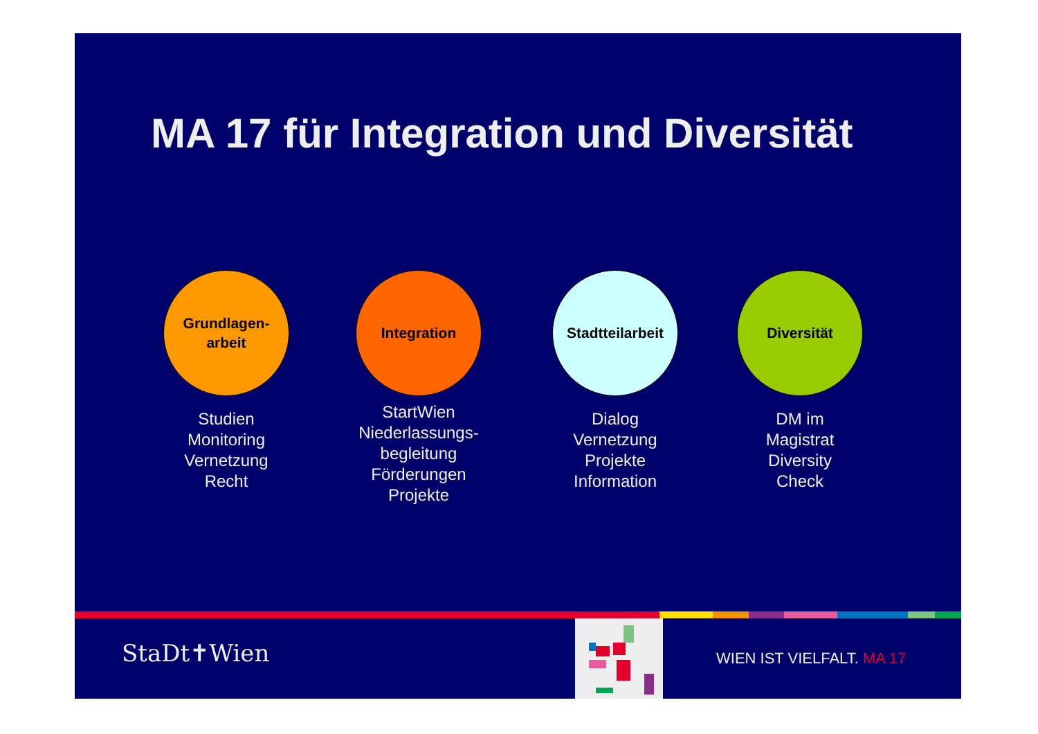MA 17 für Integration und Diversität
Grundlagen-
arbeit
Studien
Monitoring
Vernetzung
Recht
Integration
StartWien
Niederlassungs-
begleitung
Förderungen
Projekte
Stadtteilarbeit
Dialog
Vernetzung
Projekte
Information
Diversität
DM im
Magistrat
Diversity
Check
StaDt✝Wien WIEN IST VIELFALT. MA 17